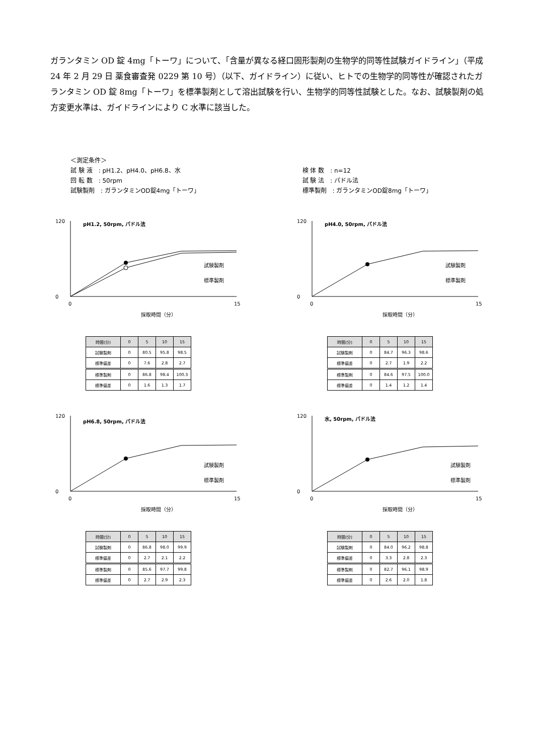ガランタミン OD 錠 4mg「トーワ」について、「含量が異なる経口固形製剤の生物学的同等性試験ガイドライン」（平成 24 年 2 月 29 日 薬食審査発 0229 第 10 号）（以下、ガイドライン）に従い、ヒトでの生物学的同等性が確認されたガランタミン OD 錠 8mg「トーワ」を標準製剤として溶出試験を行い、生物学的同等性試験とした。なお、試験製剤の処方変更水準は、ガイドラインにより C 水準に該当した。
＜測定条件＞
試 験 液　: pH1.2、pH4.0、pH6.8、水
回 転 数　: 50rpm
試験製剤　: ガランタミンOD錠4mg「トーワ」
検 体 数　: n=12
試 験 法　: パドル法
標準製剤　: ガランタミンOD錠8mg「トーワ」
pH1.2, 50rpm, パドル法
120
0
0
15
採取時間（分）
試験製剤
標準製剤
| 時間(分) | 0 | 5 | 10 | 15 |
| --- | --- | --- | --- | --- |
| 試験製剤 | 0 | 80.5 | 95.8 | 98.5 |
| 標準偏差 | 0 | 7.6 | 2.8 | 2.7 |
| 標準製剤 | 0 | 86.8 | 98.4 | 100.3 |
| 標準偏差 | 0 | 1.6 | 1.3 | 1.7 |
pH4.0, 50rpm, パドル法
120
0
0
15
採取時間（分）
試験製剤
標準製剤
| 時間(分) | 0 | 5 | 10 | 15 |
| --- | --- | --- | --- | --- |
| 試験製剤 | 0 | 84.7 | 96.3 | 98.6 |
| 標準偏差 | 0 | 2.7 | 1.9 | 2.2 |
| 標準製剤 | 0 | 84.6 | 97.5 | 100.0 |
| 標準偏差 | 0 | 1.4 | 1.2 | 1.4 |
pH6.8, 50rpm, パドル法
120
0
0
15
採取時間（分）
試験製剤
標準製剤
| 時間(分) | 0 | 5 | 10 | 15 |
| --- | --- | --- | --- | --- |
| 試験製剤 | 0 | 86.8 | 98.0 | 99.9 |
| 標準偏差 | 0 | 2.7 | 2.1 | 2.2 |
| 標準製剤 | 0 | 85.6 | 97.7 | 99.8 |
| 標準偏差 | 0 | 2.7 | 2.9 | 2.3 |
水, 50rpm, パドル法
120
0
0
15
採取時間（分）
試験製剤
標準製剤
| 時間(分) | 0 | 5 | 10 | 15 |
| --- | --- | --- | --- | --- |
| 試験製剤 | 0 | 84.0 | 96.2 | 98.8 |
| 標準偏差 | 0 | 3.3 | 2.8 | 2.3 |
| 標準製剤 | 0 | 82.7 | 96.1 | 98.9 |
| 標準偏差 | 0 | 2.6 | 2.0 | 1.8 |